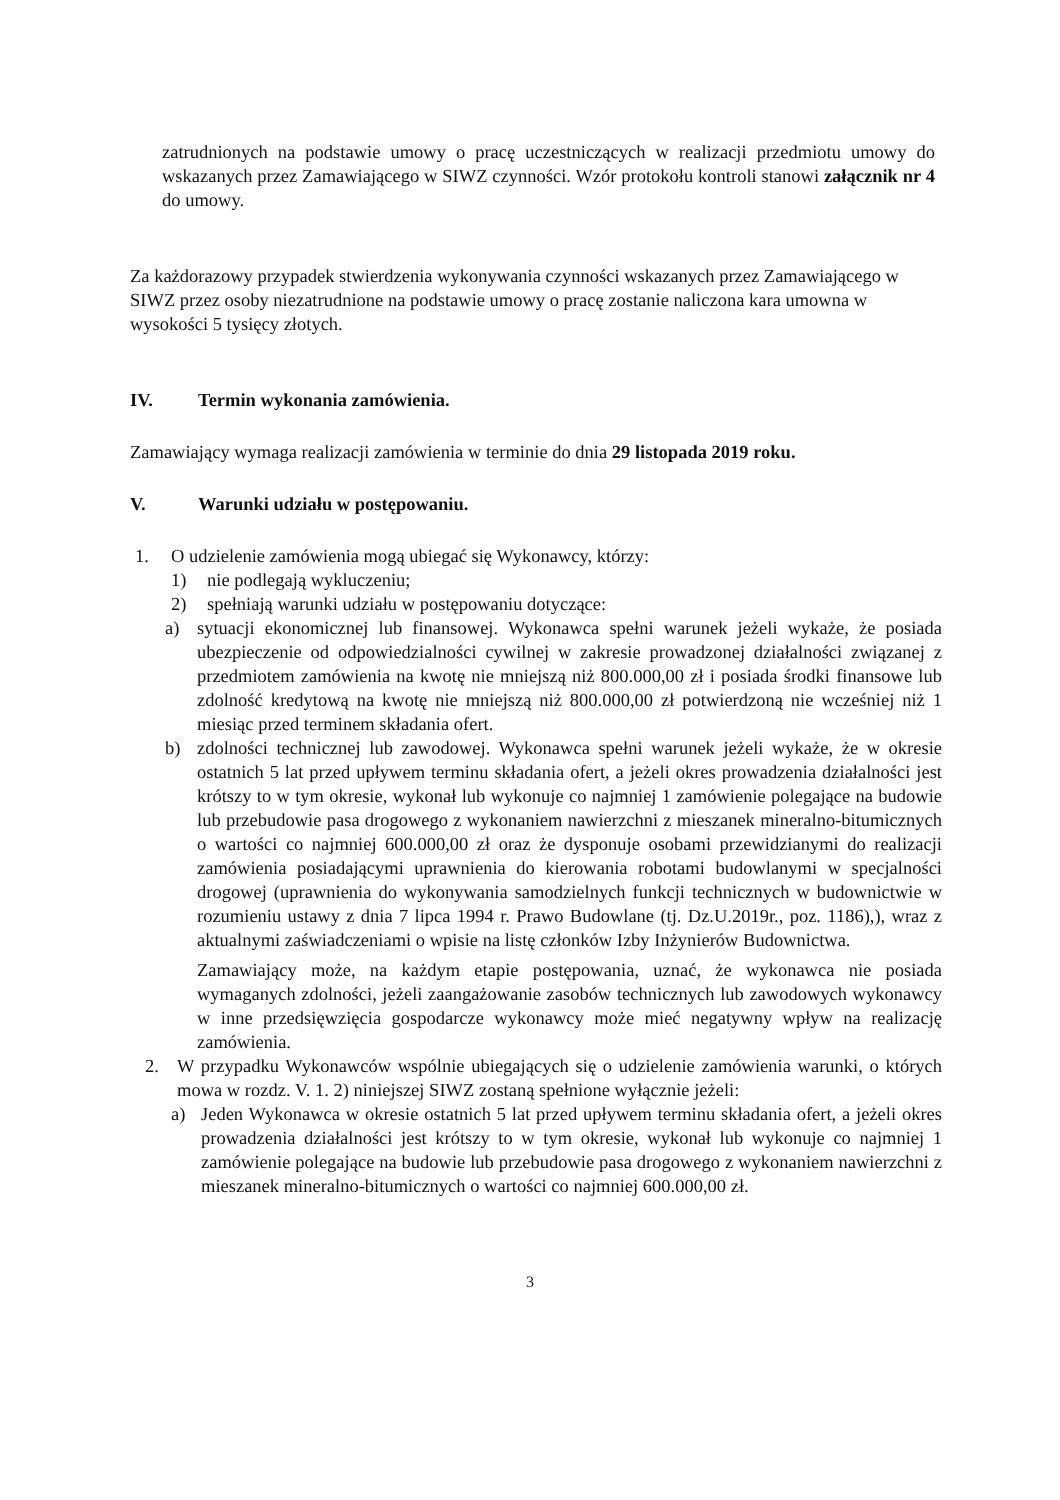zatrudnionych na podstawie umowy o pracę uczestniczących w realizacji przedmiotu umowy do wskazanych przez Zamawiającego w SIWZ czynności. Wzór protokołu kontroli stanowi załącznik nr 4 do umowy.
Za każdorazowy przypadek stwierdzenia wykonywania czynności wskazanych przez Zamawiającego w SIWZ przez osoby niezatrudnione na podstawie umowy o pracę zostanie naliczona kara umowna w wysokości 5 tysięcy złotych.
IV. Termin wykonania zamówienia.
Zamawiający wymaga realizacji zamówienia w terminie do dnia 29 listopada 2019 roku.
V. Warunki udziału w postępowaniu.
1. O udzielenie zamówienia mogą ubiegać się Wykonawcy, którzy:
1) nie podlegają wykluczeniu;
2) spełniają warunki udziału w postępowaniu dotyczące:
a) sytuacji ekonomicznej lub finansowej. Wykonawca spełni warunek jeżeli wykaże, że posiada ubezpieczenie od odpowiedzialności cywilnej w zakresie prowadzonej działalności związanej z przedmiotem zamówienia na kwotę nie mniejszą niż 800.000,00 zł i posiada środki finansowe lub zdolność kredytową na kwotę nie mniejszą niż 800.000,00 zł potwierdzoną nie wcześniej niż 1 miesiąc przed terminem składania ofert.
b) zdolności technicznej lub zawodowej. Wykonawca spełni warunek jeżeli wykaże, że w okresie ostatnich 5 lat przed upływem terminu składania ofert, a jeżeli okres prowadzenia działalności jest krótszy to w tym okresie, wykonał lub wykonuje co najmniej 1 zamówienie polegające na budowie lub przebudowie pasa drogowego z wykonaniem nawierzchni z mieszanek mineralno-bitumicznych o wartości co najmniej 600.000,00 zł oraz że dysponuje osobami przewidzianymi do realizacji zamówienia posiadającymi uprawnienia do kierowania robotami budowlanymi w specjalności drogowej (uprawnienia do wykonywania samodzielnych funkcji technicznych w budownictwie w rozumieniu ustawy z dnia 7 lipca 1994 r. Prawo Budowlane (tj. Dz.U.2019r., poz. 1186),), wraz z aktualnymi zaświadczeniami o wpisie na listę członków Izby Inżynierów Budownictwa.
Zamawiający może, na każdym etapie postępowania, uznać, że wykonawca nie posiada wymaganych zdolności, jeżeli zaangażowanie zasobów technicznych lub zawodowych wykonawcy w inne przedsięwzięcia gospodarcze wykonawcy może mieć negatywny wpływ na realizację zamówienia.
2. W przypadku Wykonawców wspólnie ubiegających się o udzielenie zamówienia warunki, o których mowa w rozdz. V. 1. 2) niniejszej SIWZ zostaną spełnione wyłącznie jeżeli:
a) Jeden Wykonawca w okresie ostatnich 5 lat przed upływem terminu składania ofert, a jeżeli okres prowadzenia działalności jest krótszy to w tym okresie, wykonał lub wykonuje co najmniej 1 zamówienie polegające na budowie lub przebudowie pasa drogowego z wykonaniem nawierzchni z mieszanek mineralno-bitumicznych o wartości co najmniej 600.000,00 zł.
3